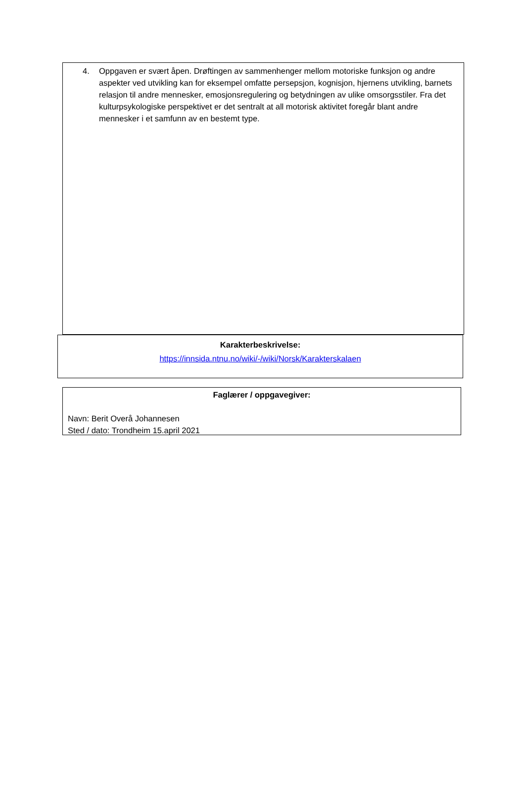4. Oppgaven er svært åpen. Drøftingen av sammenhenger mellom motoriske funksjon og andre aspekter ved utvikling kan for eksempel omfatte persepsjon, kognisjon, hjernens utvikling, barnets relasjon til andre mennesker, emosjonsregulering og betydningen av ulike omsorgsstiler. Fra det kulturpsykologiske perspektivet er det sentralt at all motorisk aktivitet foregår blant andre mennesker i et samfunn av en bestemt type.
Karakterbeskrivelse:
https://innsida.ntnu.no/wiki/-/wiki/Norsk/Karakterskalaen
Faglærer / oppgavegiver:
Navn: Berit Overå Johannesen
Sted / dato: Trondheim 15.april 2021